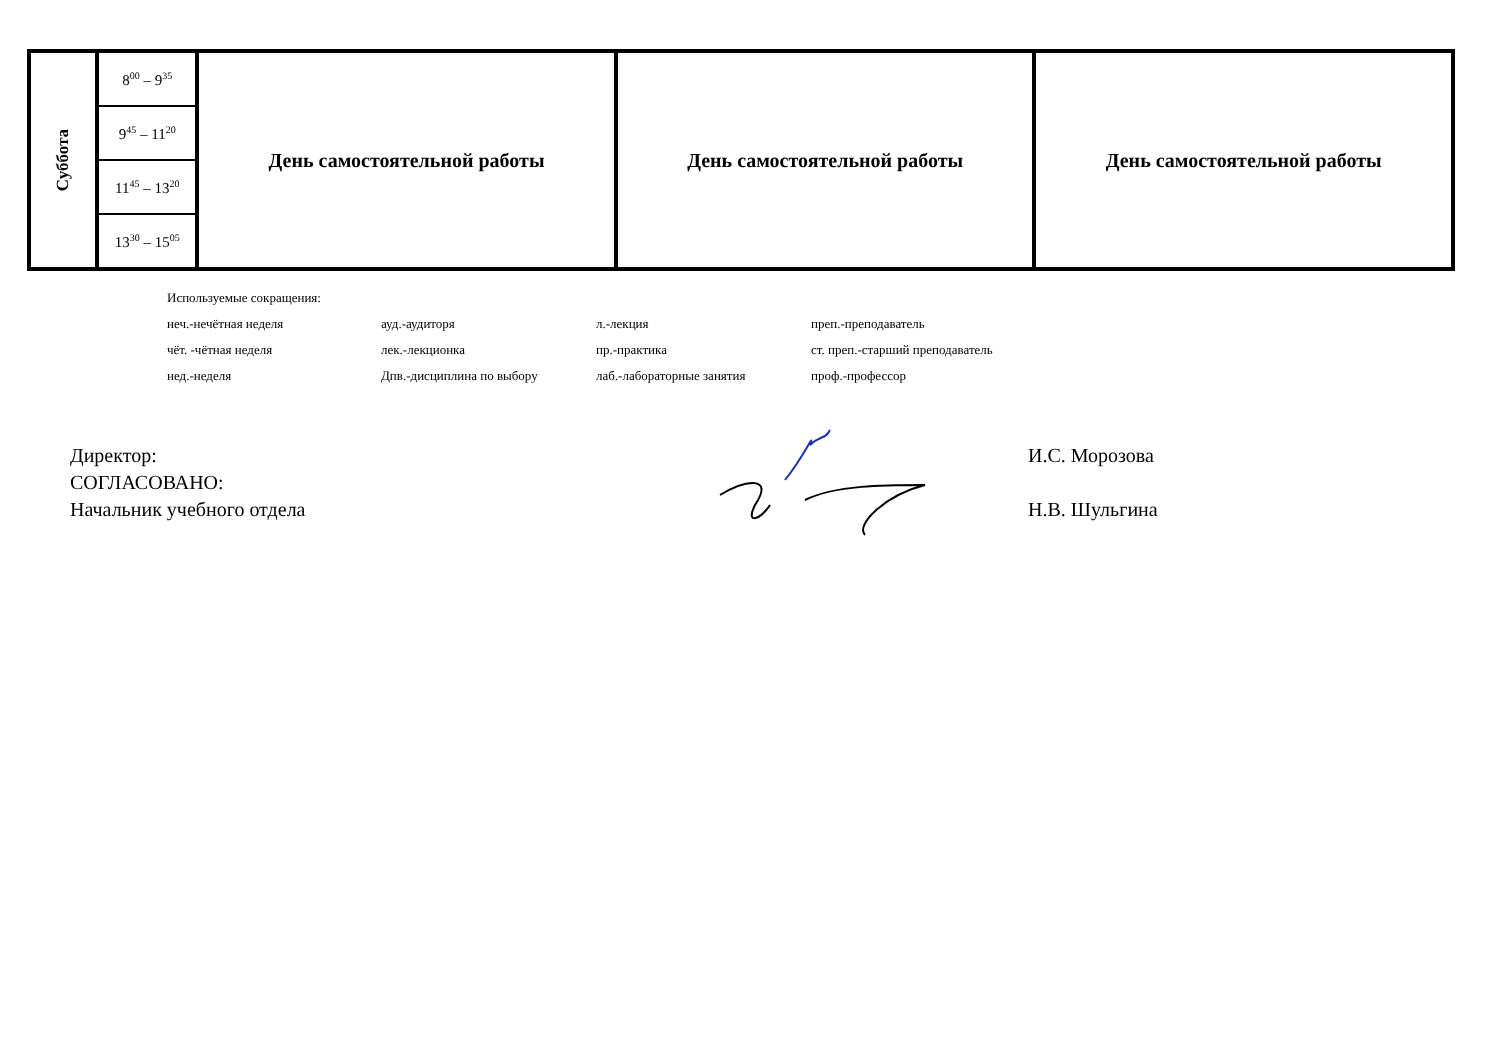| Суббота | 8<sup>00</sup> – 9<sup>35</sup> | День самостоятельной работы | День самостоятельной работы | День самостоятельной работы |
| | 9<sup>45</sup> – 11<sup>20</sup> | | | |
| | 11<sup>45</sup> – 13<sup>20</sup> | | | |
| | 13<sup>30</sup> – 15<sup>05</sup> | | | |
Используемые сокращения:
неч.-нечётная неделя ауд.-аудиторя л.-лекция преп.-преподаватель
чёт. -чётная неделя лек.-лекционка пр.-практика ст. преп.-старший преподаватель
нед.-неделя Дпв.-дисциплина по выбору лаб.-лабораторные занятия проф.-профессор
Директор: И.С. Морозова
СОГЛАСОВАНО:
Начальник учебного отдела Н.В. Шульгина